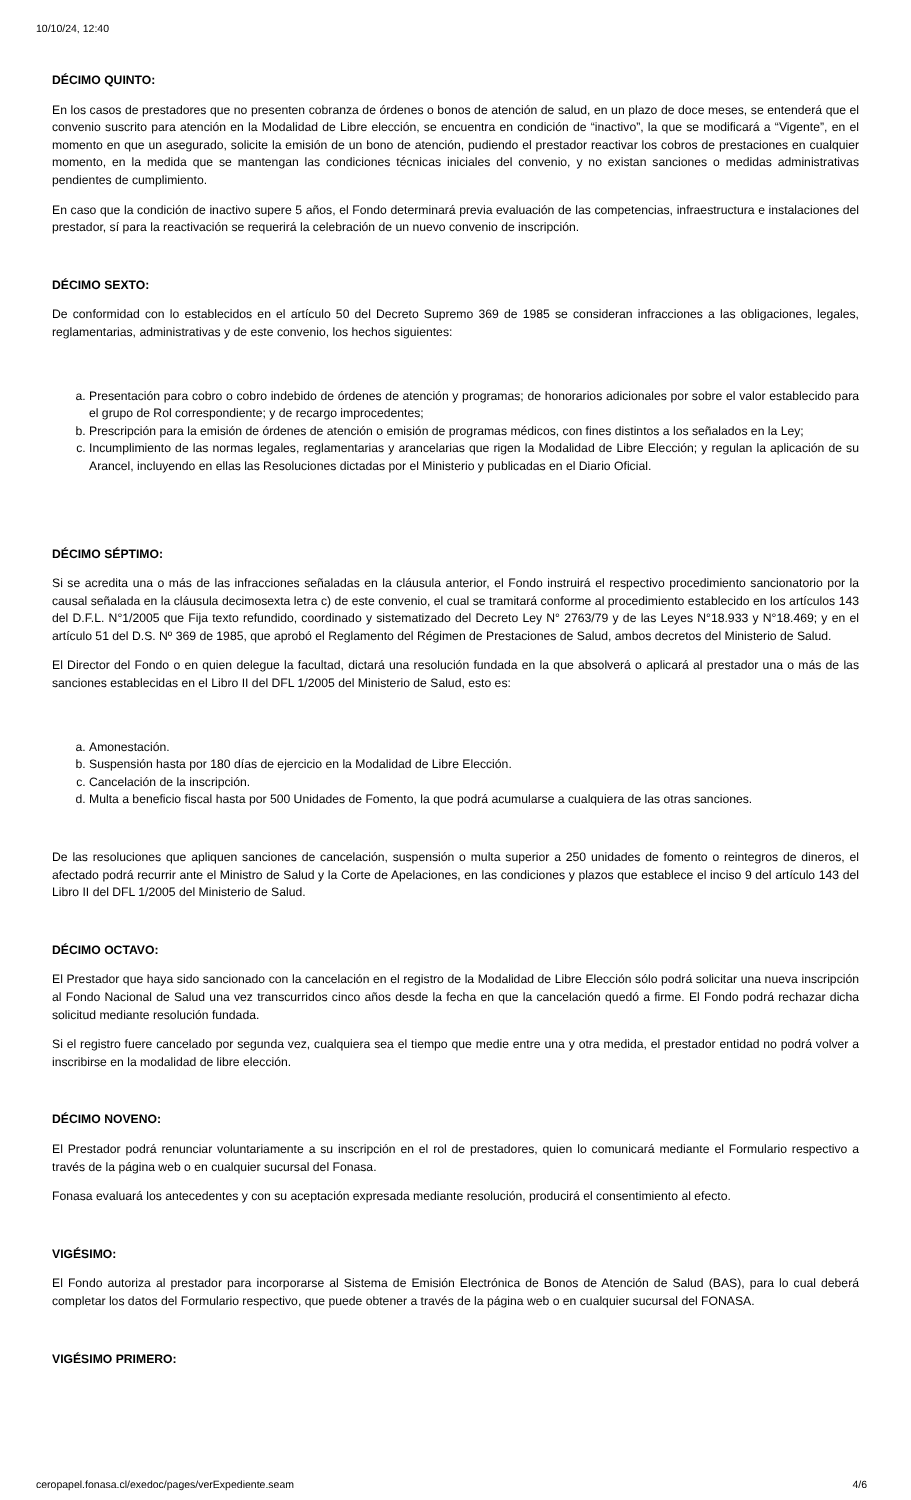10/10/24, 12:40
DÉCIMO QUINTO:
En los casos de prestadores que no presenten cobranza de órdenes o bonos de atención de salud, en un plazo de doce meses, se entenderá que el convenio suscrito para atención en la Modalidad de Libre elección, se encuentra en condición de “inactivo”, la que se modificará a “Vigente”, en el momento en que un asegurado, solicite la emisión de un bono de atención, pudiendo el prestador reactivar los cobros de prestaciones en cualquier momento, en la medida que se mantengan las condiciones técnicas iniciales del convenio, y no existan sanciones o medidas administrativas pendientes de cumplimiento.
En caso que la condición de inactivo supere 5 años, el Fondo determinará previa evaluación de las competencias, infraestructura e instalaciones del prestador, sí para la reactivación se requerirá la celebración de un nuevo convenio de inscripción.
DÉCIMO SEXTO:
De conformidad con lo establecidos en el artículo 50 del Decreto Supremo 369 de 1985 se consideran infracciones a las obligaciones, legales, reglamentarias, administrativas y de este convenio, los hechos siguientes:
a. Presentación para cobro o cobro indebido de órdenes de atención y programas; de honorarios adicionales por sobre el valor establecido para el grupo de Rol correspondiente; y de recargo improcedentes;
b. Prescripción para la emisión de órdenes de atención o emisión de programas médicos, con fines distintos a los señalados en la Ley;
c. Incumplimiento de las normas legales, reglamentarias y arancelarias que rigen la Modalidad de Libre Elección; y regulan la aplicación de su Arancel, incluyendo en ellas las Resoluciones dictadas por el Ministerio y publicadas en el Diario Oficial.
DÉCIMO SÉPTIMO:
Si se acredita una o más de las infracciones señaladas en la cláusula anterior, el Fondo instruirá el respectivo procedimiento sancionatorio por la causal señalada en la cláusula decimosexta letra c) de este convenio, el cual se tramitará conforme al procedimiento establecido en los artículos 143 del D.F.L. N°1/2005 que Fija texto refundido, coordinado y sistematizado del Decreto Ley N° 2763/79 y de las Leyes N°18.933 y N°18.469; y en el artículo 51 del D.S. Nº 369 de 1985, que aprobó el Reglamento del Régimen de Prestaciones de Salud, ambos decretos del Ministerio de Salud.
El Director del Fondo o en quien delegue la facultad, dictará una resolución fundada en la que absolverá o aplicará al prestador una o más de las sanciones establecidas en el Libro II del DFL 1/2005 del Ministerio de Salud, esto es:
a. Amonestación.
b. Suspensión hasta por 180 días de ejercicio en la Modalidad de Libre Elección.
c. Cancelación de la inscripción.
d. Multa a beneficio fiscal hasta por 500 Unidades de Fomento, la que podrá acumularse a cualquiera de las otras sanciones.
De las resoluciones que apliquen sanciones de cancelación, suspensión o multa superior a 250 unidades de fomento o reintegros de dineros, el afectado podrá recurrir ante el Ministro de Salud y la Corte de Apelaciones, en las condiciones y plazos que establece el inciso 9 del artículo 143 del Libro II del DFL 1/2005 del Ministerio de Salud.
DÉCIMO OCTAVO:
El Prestador que haya sido sancionado con la cancelación en el registro de la Modalidad de Libre Elección sólo podrá solicitar una nueva inscripción al Fondo Nacional de Salud una vez transcurridos cinco años desde la fecha en que la cancelación quedó a firme. El Fondo podrá rechazar dicha solicitud mediante resolución fundada.
Si el registro fuere cancelado por segunda vez, cualquiera sea el tiempo que medie entre una y otra medida, el prestador entidad no podrá volver a inscribirse en la modalidad de libre elección.
DÉCIMO NOVENO:
El Prestador podrá renunciar voluntariamente a su inscripción en el rol de prestadores, quien lo comunicará mediante el Formulario respectivo a través de la página web o en cualquier sucursal del Fonasa.
Fonasa evaluará los antecedentes y con su aceptación expresada mediante resolución, producirá el consentimiento al efecto.
VIGÉSIMO:
El Fondo autoriza al prestador para incorporarse al Sistema de Emisión Electrónica de Bonos de Atención de Salud (BAS), para lo cual deberá completar los datos del Formulario respectivo, que puede obtener a través de la página web o en cualquier sucursal del FONASA.
VIGÉSIMO PRIMERO:
ceropapel.fonasa.cl/exedoc/pages/verExpediente.seam 4/6